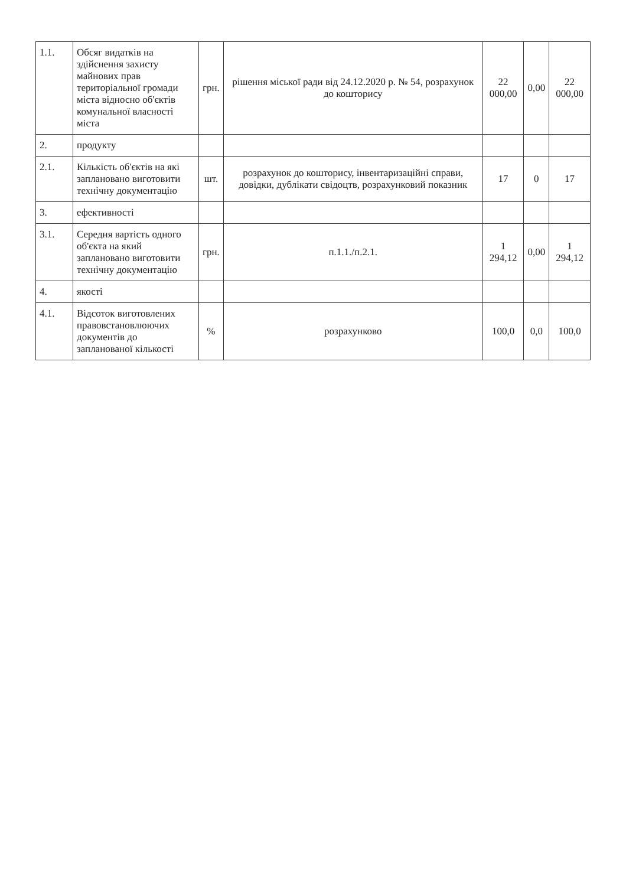| 1.1. | Обсяг видатків на здійснення захисту майнових прав територіальної громади міста відносно об'єктів комунальної власності міста | грн. | рішення міської ради від 24.12.2020 р. № 54, розрахунок до кошторису | 22 000,00 | 0,00 | 22 000,00 |
| 2. | продукту | | | | | |
| 2.1. | Кількість об'єктів на які заплановано виготовити технічну документацію | шт. | розрахунок до кошторису, інвентаризаційні справи, довідки, дублікати свідоцтв, розрахунковий показник | 17 | 0 | 17 |
| 3. | ефективності | | | | | |
| 3.1. | Середня вартість одного об'єкта на який заплановано виготовити технічну документацію | грн. | п.1.1./п.2.1. | 1 294,12 | 0,00 | 1 294,12 |
| 4. | якості | | | | | |
| 4.1. | Відсоток виготовлених правовстановлюючих документів до запланованої кількості | % | розрахунково | 100,0 | 0,0 | 100,0 |